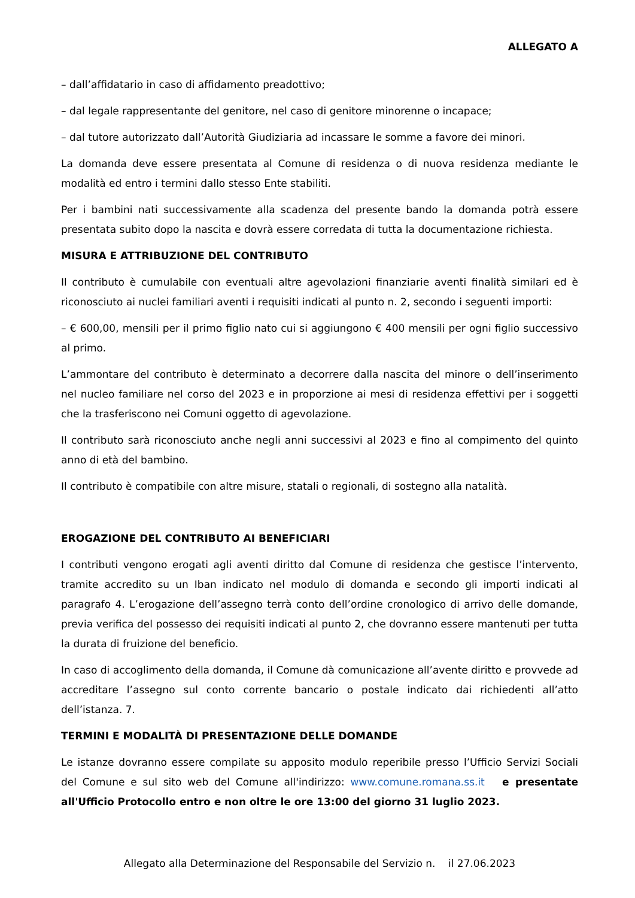ALLEGATO A
– dall’affidatario in caso di affidamento preadottivo;
– dal legale rappresentante del genitore, nel caso di genitore minorenne o incapace;
– dal tutore autorizzato dall’Autorità Giudiziaria ad incassare le somme a favore dei minori.
La domanda deve essere presentata al Comune di residenza o di nuova residenza mediante le modalità ed entro i termini dallo stesso Ente stabiliti.
Per i bambini nati successivamente alla scadenza del presente bando la domanda potrà essere presentata subito dopo la nascita e dovrà essere corredata di tutta la documentazione richiesta.
MISURA E ATTRIBUZIONE DEL CONTRIBUTO
Il contributo è cumulabile con eventuali altre agevolazioni finanziarie aventi finalità similari ed è riconosciuto ai nuclei familiari aventi i requisiti indicati al punto n. 2, secondo i seguenti importi:
– € 600,00, mensili per il primo figlio nato cui si aggiungono € 400 mensili per ogni figlio successivo al primo.
L’ammontare del contributo è determinato a decorrere dalla nascita del minore o dell’inserimento nel nucleo familiare nel corso del 2023 e in proporzione ai mesi di residenza effettivi per i soggetti che la trasferiscono nei Comuni oggetto di agevolazione.
Il contributo sarà riconosciuto anche negli anni successivi al 2023 e fino al compimento del quinto anno di età del bambino.
Il contributo è compatibile con altre misure, statali o regionali, di sostegno alla natalità.
EROGAZIONE DEL CONTRIBUTO AI BENEFICIARI
I contributi vengono erogati agli aventi diritto dal Comune di residenza che gestisce l’intervento, tramite accredito su un Iban indicato nel modulo di domanda e secondo gli importi indicati al paragrafo 4. L’erogazione dell’assegno terrà conto dell’ordine cronologico di arrivo delle domande, previa verifica del possesso dei requisiti indicati al punto 2, che dovranno essere mantenuti per tutta la durata di fruizione del beneficio.
In caso di accoglimento della domanda, il Comune dà comunicazione all’avente diritto e provvede ad accreditare l’assegno sul conto corrente bancario o postale indicato dai richiedenti all’atto dell’istanza. 7.
TERMINI E MODALITÀ DI PRESENTAZIONE DELLE DOMANDE
Le istanze dovranno essere compilate su apposito modulo reperibile presso l’Ufficio Servizi Sociali del Comune e sul sito web del Comune all'indirizzo: www.comune.romana.ss.it e presentate all'Ufficio Protocollo entro e non oltre le ore 13:00 del giorno 31 luglio 2023.
Allegato alla Determinazione del Responsabile del Servizio n. il 27.06.2023